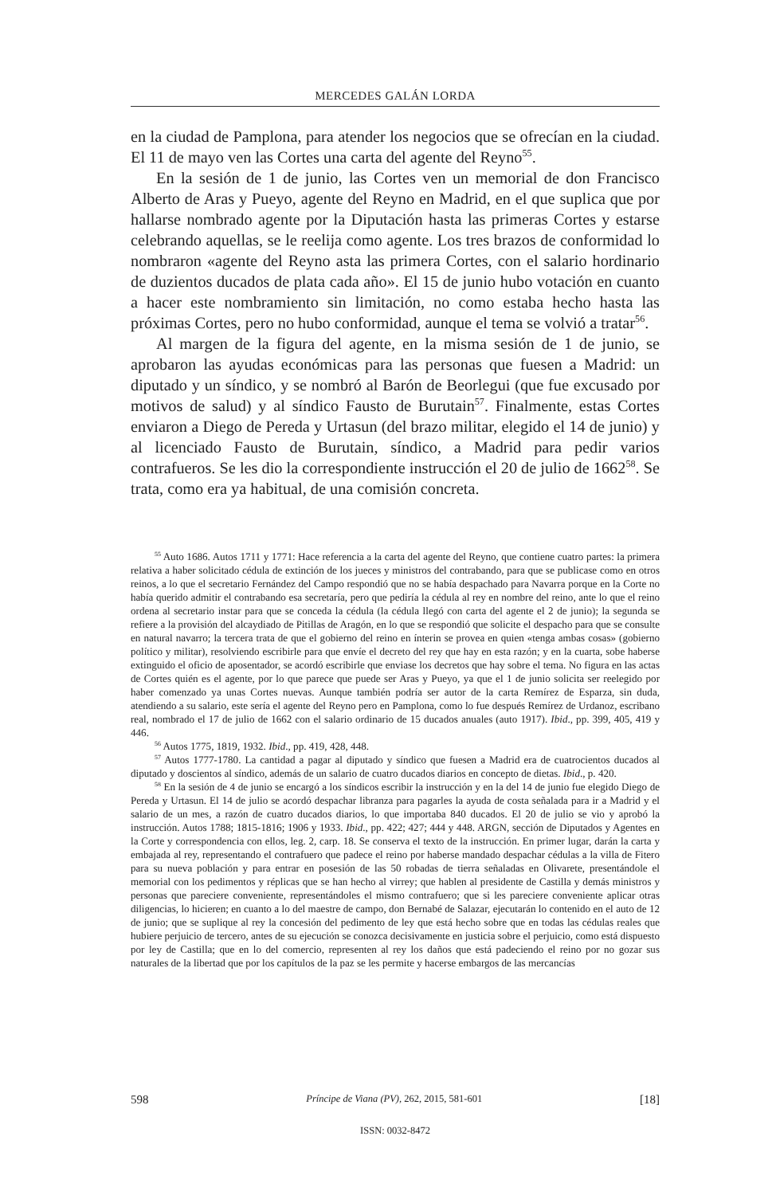MERCEDES GALÁN LORDA
en la ciudad de Pamplona, para atender los negocios que se ofrecían en la ciudad. El 11 de mayo ven las Cortes una carta del agente del Reyno<sup>55</sup>.
En la sesión de 1 de junio, las Cortes ven un memorial de don Francisco Alberto de Aras y Pueyo, agente del Reyno en Madrid, en el que suplica que por hallarse nombrado agente por la Diputación hasta las primeras Cortes y estarse celebrando aquellas, se le reelija como agente. Los tres brazos de conformidad lo nombraron «agente del Reyno asta las primera Cortes, con el salario hordinario de duzientos ducados de plata cada año». El 15 de junio hubo votación en cuanto a hacer este nombramiento sin limitación, no como estaba hecho hasta las próximas Cortes, pero no hubo conformidad, aunque el tema se volvió a tratar<sup>56</sup>.
Al margen de la figura del agente, en la misma sesión de 1 de junio, se aprobaron las ayudas económicas para las personas que fuesen a Madrid: un diputado y un síndico, y se nombró al Barón de Beorlegui (que fue excusado por motivos de salud) y al síndico Fausto de Burutain<sup>57</sup>. Finalmente, estas Cortes enviaron a Diego de Pereda y Urtasun (del brazo militar, elegido el 14 de junio) y al licenciado Fausto de Burutain, síndico, a Madrid para pedir varios contrafueros. Se les dio la correspondiente instrucción el 20 de julio de 1662<sup>58</sup>. Se trata, como era ya habitual, de una comisión concreta.
<sup>55</sup> Auto 1686. Autos 1711 y 1771: Hace referencia a la carta del agente del Reyno, que contiene cuatro partes: la primera relativa a haber solicitado cédula de extinción de los jueces y ministros del contrabando, para que se publicase como en otros reinos, a lo que el secretario Fernández del Campo respondió que no se había despachado para Navarra porque en la Corte no había querido admitir el contrabando esa secretaría, pero que pediría la cédula al rey en nombre del reino, ante lo que el reino ordena al secretario instar para que se conceda la cédula (la cédula llegó con carta del agente el 2 de junio); la segunda se refiere a la provisión del alcaydiado de Pitillas de Aragón, en lo que se respondió que solicite el despacho para que se consulte en natural navarro; la tercera trata de que el gobierno del reino en ínterin se provea en quien «tenga ambas cosas» (gobierno político y militar), resolviendo escribirle para que envíe el decreto del rey que hay en esta razón; y en la cuarta, sobe haberse extinguido el oficio de aposentador, se acordó escribirle que enviase los decretos que hay sobre el tema. No figura en las actas de Cortes quién es el agente, por lo que parece que puede ser Aras y Pueyo, ya que el 1 de junio solicita ser reelegido por haber comenzado ya unas Cortes nuevas. Aunque también podría ser autor de la carta Remírez de Esparza, sin duda, atendiendo a su salario, este sería el agente del Reyno pero en Pamplona, como lo fue después Remírez de Urdanoz, escribano real, nombrado el 17 de julio de 1662 con el salario ordinario de 15 ducados anuales (auto 1917). Ibid., pp. 399, 405, 419 y 446.
<sup>56</sup> Autos 1775, 1819, 1932. Ibid., pp. 419, 428, 448.
<sup>57</sup> Autos 1777-1780. La cantidad a pagar al diputado y síndico que fuesen a Madrid era de cuatrocientos ducados al diputado y doscientos al síndico, además de un salario de cuatro ducados diarios en concepto de dietas. Ibid., p. 420.
<sup>58</sup> En la sesión de 4 de junio se encargó a los síndicos escribir la instrucción y en la del 14 de junio fue elegido Diego de Pereda y Urtasun. El 14 de julio se acordó despachar libranza para pagarles la ayuda de costa señalada para ir a Madrid y el salario de un mes, a razón de cuatro ducados diarios, lo que importaba 840 ducados. El 20 de julio se vio y aprobó la instrucción. Autos 1788; 1815-1816; 1906 y 1933. Ibid., pp. 422; 427; 444 y 448. ARGN, sección de Diputados y Agentes en la Corte y correspondencia con ellos, leg. 2, carp. 18. Se conserva el texto de la instrucción. En primer lugar, darán la carta y embajada al rey, representando el contrafuero que padece el reino por haberse mandado despachar cédulas a la villa de Fitero para su nueva población y para entrar en posesión de las 50 robadas de tierra señaladas en Olivarete, presentándole el memorial con los pedimentos y réplicas que se han hecho al virrey; que hablen al presidente de Castilla y demás ministros y personas que pareciere conveniente, representándoles el mismo contrafuero; que si les pareciere conveniente aplicar otras diligencias, lo hicieren; en cuanto a lo del maestre de campo, don Bernabé de Salazar, ejecutarán lo contenido en el auto de 12 de junio; que se suplique al rey la concesión del pedimento de ley que está hecho sobre que en todas las cédulas reales que hubiere perjuicio de tercero, antes de su ejecución se conozca decisivamente en justicia sobre el perjuicio, como está dispuesto por ley de Castilla; que en lo del comercio, representen al rey los daños que está padeciendo el reino por no gozar sus naturales de la libertad que por los capítulos de la paz se les permite y hacerse embargos de las mercancías
598 Príncipe de Viana (PV), 262, 2015, 581-601 [18]
ISSN: 0032-8472